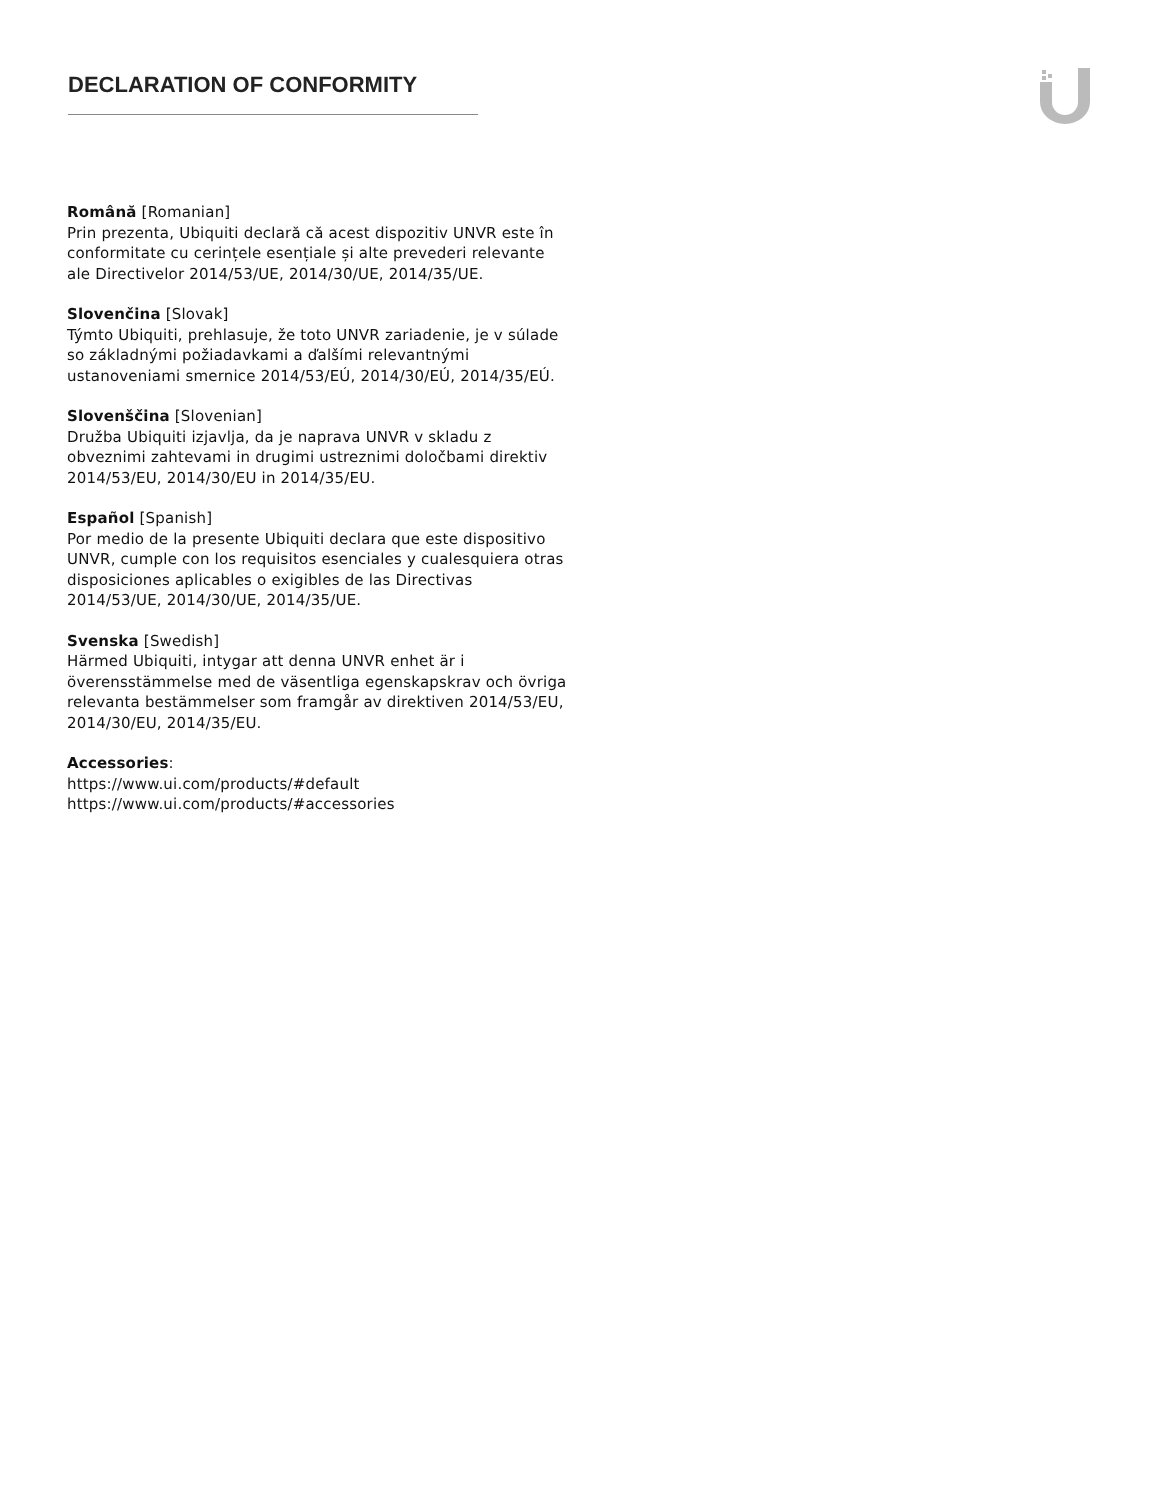DECLARATION OF CONFORMITY
Română [Romanian]
Prin prezenta, Ubiquiti declară că acest dispozitiv UNVR este în conformitate cu cerințele esențiale și alte prevederi relevante ale Directivelor 2014/53/UE, 2014/30/UE, 2014/35/UE.
Slovenčina [Slovak]
Týmto Ubiquiti, prehlasuje, že toto UNVR zariadenie, je v súlade so základnými požiadavkami a ďalšími relevantnými ustanoveniami smernice 2014/53/EÚ, 2014/30/EÚ, 2014/35/EÚ.
Slovenščina [Slovenian]
Družba Ubiquiti izjavlja, da je naprava UNVR v skladu z obveznimi zahtevami in drugimi ustreznimi določbami direktiv 2014/53/EU, 2014/30/EU in 2014/35/EU.
Español [Spanish]
Por medio de la presente Ubiquiti declara que este dispositivo UNVR, cumple con los requisitos esenciales y cualesquiera otras disposiciones aplicables o exigibles de las Directivas 2014/53/UE, 2014/30/UE, 2014/35/UE.
Svenska [Swedish]
Härmed Ubiquiti, intygar att denna UNVR enhet är i överensstämmelse med de väsentliga egenskapskrav och övriga relevanta bestämmelser som framgår av direktiven 2014/53/EU, 2014/30/EU, 2014/35/EU.
Accessories:
https://www.ui.com/products/#default
https://www.ui.com/products/#accessories